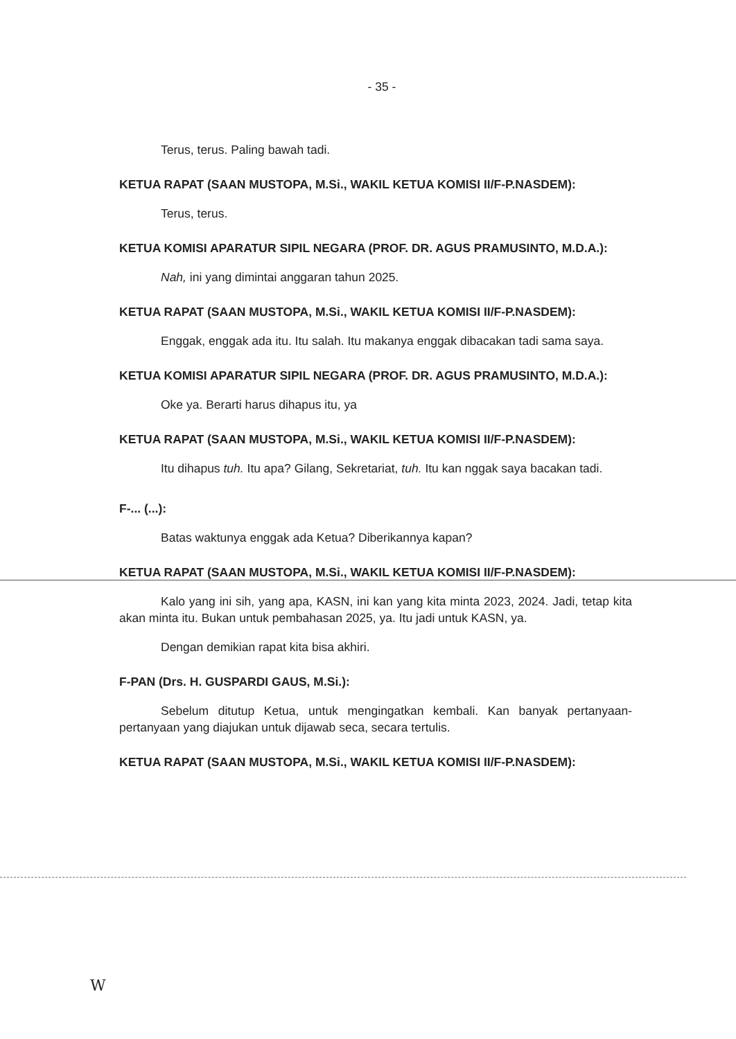- 35 -
Terus, terus. Paling bawah tadi.
KETUA RAPAT (SAAN MUSTOPA, M.Si., WAKIL KETUA KOMISI II/F-P.NASDEM):
Terus, terus.
KETUA KOMISI APARATUR SIPIL NEGARA (PROF. DR. AGUS PRAMUSINTO, M.D.A.):
Nah, ini yang dimintai anggaran tahun 2025.
KETUA RAPAT (SAAN MUSTOPA, M.Si., WAKIL KETUA KOMISI II/F-P.NASDEM):
Enggak, enggak ada itu. Itu salah. Itu makanya enggak dibacakan tadi sama saya.
KETUA KOMISI APARATUR SIPIL NEGARA (PROF. DR. AGUS PRAMUSINTO, M.D.A.):
Oke ya. Berarti harus dihapus itu, ya
KETUA RAPAT (SAAN MUSTOPA, M.Si., WAKIL KETUA KOMISI II/F-P.NASDEM):
Itu dihapus tuh. Itu apa? Gilang, Sekretariat, tuh. Itu kan nggak saya bacakan tadi.
F-... (...):
Batas waktunya enggak ada Ketua? Diberikannya kapan?
KETUA RAPAT (SAAN MUSTOPA, M.Si., WAKIL KETUA KOMISI II/F-P.NASDEM):
Kalo yang ini sih, yang apa, KASN, ini kan yang kita minta 2023, 2024. Jadi, tetap kita akan minta itu. Bukan untuk pembahasan 2025, ya. Itu jadi untuk KASN, ya.
Dengan demikian rapat kita bisa akhiri.
F-PAN (Drs. H. GUSPARDI GAUS, M.Si.):
Sebelum ditutup Ketua, untuk mengingatkan kembali. Kan banyak pertanyaan-pertanyaan yang diajukan untuk dijawab seca, secara tertulis.
KETUA RAPAT (SAAN MUSTOPA, M.Si., WAKIL KETUA KOMISI II/F-P.NASDEM):
W